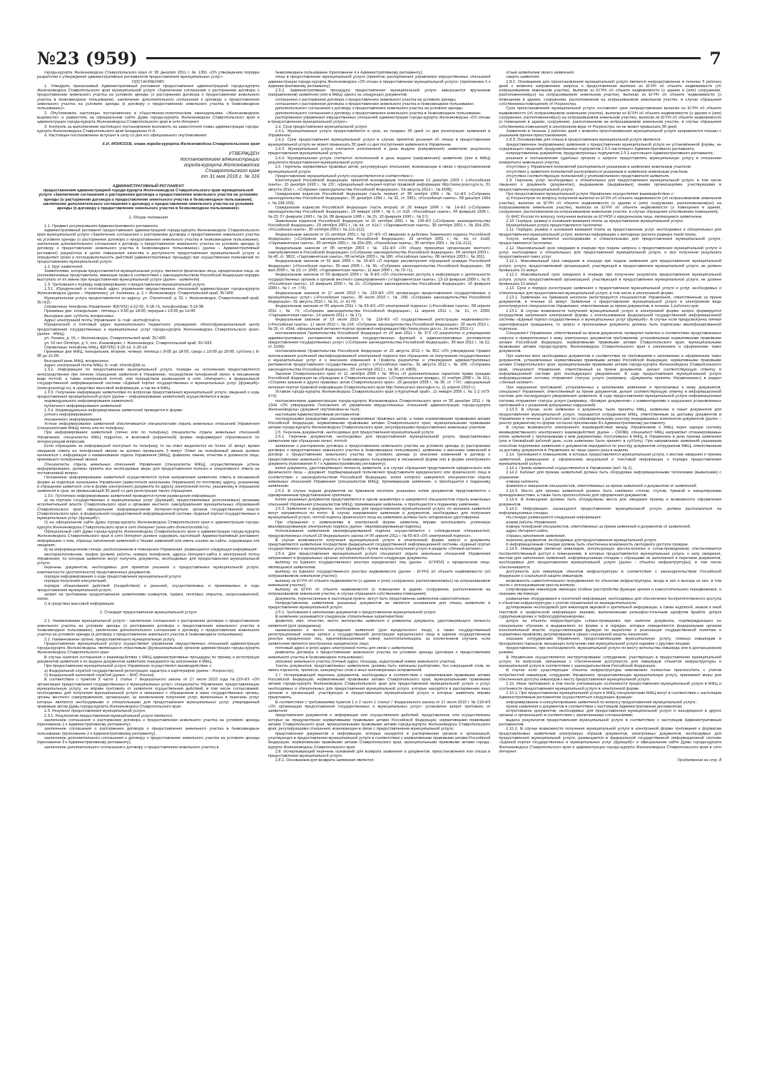№23 (959) 7
города-курорта Железноводска Ставропольского края от 30 декабря 2011 г. № 1355 «Об утверждении порядка разработки и утверждения административных регламентов предоставления муниципальных услуг»
ПОСТАНОВЛЯЮ:
1. Утвердить прилагаемый Административный регламент предоставления администрацией города-курорта Железноводска Ставропольского края муниципальной услуги «Заключение соглашения о расторжении договора о предоставлении земельного участка на условиях аренды (о расторжении договора о предоставлении земельного участка в безвозмездное пользование), заключение дополнительного соглашения к договору о предоставлении земельного участка на условиях аренды (к договору о предоставлении земельного участка в безвозмездное пользование)».
2. Опубликовать настоящее постановление в общественно-политическом еженедельнике «Железноводские ведомости» и разместить на официальном сайте Думы города-курорта Железноводска Ставропольского края и администрации города-курорта Железноводска Ставропольского края в сети Интернет.
3. Контроль за выполнением настоящего постановления возложить на заместителя главы администрации города-курорта Железноводска Ставропольского края Бондаренко Н.Н.
4. Настоящее постановление вступает в силу со дня его официального опубликования.
Е.И. МОИСЕЕВ, глава города-курорта Железноводска Ставропольского края
УТВЕРЖДЕН
постановлением администрации
города-курорта Железноводска
Ставропольского края
от 31 мая 2018 г. № 316
АДМИНИСТРАТИВНЫЙ РЕГЛАМЕНТ
предоставления администрацией города-курорта Железноводска Ставропольского края муниципальной услуги «Заключение соглашения о расторжении договора о предоставлении земельного участка на условиях аренды (о расторжении договора о предоставлении земельного участка в безвозмездное пользование), заключение дополнительного соглашения к договору о предоставлении земельного участка на условиях аренды (к договору о предоставлении земельного участка в безвозмездное пользование)»
1. Общие положения
1.1. Предмет регулирования Административного регламента.
Административный регламент предоставления администрацией города-курорта Железноводска Ставропольского края муниципальной услуги «Заключение соглашения о расторжении договора о предоставлении земельного участка на условиях аренды (о расторжении договора о предоставлении земельного участка в безвозмездное пользование), заключение дополнительного соглашения к договору о предоставлении земельного участка на условиях аренды (к договору о предоставлении земельного участка в безвозмездное пользование)» (далее – Административный регламент) разработан в целях повышения качества и доступности предоставления муниципальной услуги и определяет сроки и последовательность действий (административных процедур) при осуществлении полномочий по предоставлению муниципальной услуги.
1.2. Круг заявителей.
Заявителями, которым предоставляется муниципальная услуга, являются физические лица, юридические лица, их уполномоченные представители, имеющие право в соответствии с законодательством Российской Федерации порядке выступать от их имени при предоставлении муниципальной услуги (далее - заявители).
1.3. Требования к порядку информирования о предоставлении муниципальной услуги.
1.3.1. Юридический и почтовый адрес управления имущественных отношений администрации города-курорта Железноводска (далее – Управление): ул. Калинина, д. 2, г. Железноводск, Ставропольский край, 357400.
Муниципальная услуга предоставляется по адресу: ул. Строителей, д. 32, г. Железноводск, Ставропольский край, 357415.
Справочные телефоны Управления: 8(87932) 4-22-92, 3-18-74, телефон/факс 3-19-38.
Приемные дни: понедельник - пятница с 9-00 до 18-00, перерыв с 13-00 до 14-00.
Выходные дни: суббота, воскресенье.
Адрес электронной почты Управления: E- mail: uiozhv@mail.ru.
Юридический и почтовый адрес муниципального бюджетного учреждения «Многофункциональный центр предоставления государственных и муниципальных услуг города-курорта Железноводска Ставропольского края» (далее - МФЦ):
ул. Ленина, д. 55, г. Железноводск, Ставропольский край, 357400;
ул. 50 лет Октября, д. 5, пос. Иноземцево, г. Железноводск, Ставропольский край, 357433.
Справочные телефоны МФЦ: 8(87932) 3-20-14, 5-20-18.
Приемные дни МФЦ: понедельник, вторник, четверг, пятница с 8-00 до 18-00, среда с 10-00 до 20-00, суббота с 8-00 до 15-00.
Выходной день МФЦ: воскресенье.
Адрес электронной почты МФЦ: E- mail: zhvmfc@bk.ru.
1.3.2. Информация по предоставлению муниципальной услуги, порядке ее исполнения предоставляется непосредственно при личном обращении заявителя в Управление, посредством телефонной связи, в письменном виде почтой, а также электронной почтой, или посредством размещения в сети «Интернет», в федеральной государственной информационной системе «Единый портал государственных и муниципальных услуг (функций)» (www.gosuslugi.ru), в средствах массовой информации, а так же в МФЦ.
1.3.3. Получение информации заявителями по вопросам предоставления муниципальной услуги, сведений о ходе предоставления муниципальной услуги (далее – информирование заявителей) осуществляется в виде:
индивидуального информирования заявителей;
публичного информирования заявителей.
1.3.4. Индивидуальное информирование заявителей проводится в форме:
устного информирования;
письменного информирования.
Устное информирование заявителей обеспечивается специалистами отдела земельных отношений Управления (специалистами МФЦ) лично или по телефону.
При информировании заявителей (лично или по телефону) специалисты отдела земельных отношений Управления, специалисты МФЦ подробно, в вежливой (корректной) форме информируют обратившихся по интересующим вопросам.
Если обращение за информацией поступает по телефону, то на ответ выделяется не более 15 минут, время ожидания ответа на телефонный звонок не должно превышать 3 минут. Ответ на телефонный звонок должен начинаться с информации о наименовании отдела Управления (МФЦ), фамилии, имени, отчестве и должности лица, принявшего телефонный звонок.
Специалисты отдела земельных отношений Управления (специалисты МФЦ), осуществляющие устное информирование, должны принять все необходимые меры для предоставления полного и оперативного ответа на поставленный вопрос.
Письменное информирование заявителей осуществляется путем направления заявителю ответа в письменной форме за подписью начальника Управления (заместителя начальника Управления) по почтовому адресу, указанному в обращении заявителя, или в форме электронного документа по адресу электронной почты, указанному в обращении заявителя в срок, не превышающий 30 дней со дня регистрации такого обращения.
1.3.5. Публичное информирование заявителей проводится путем размещения информации:
а) на портале государственных и муниципальных услуг (функций), предоставляемых (исполняемых) органами исполнительной власти Ставропольского края и органами местного самоуправления муниципальных образований Ставропольского края, официальном информационном Интернет-портале органов государственной власти Ставропольского края, в федеральной государственной информационной системе «Единый портал государственных и муниципальных услуг (функций)»;
б) на официальном сайте Думы города-курорта Железноводска Ставропольского края и администрации города-курорта Железноводска Ставропольского края в сети Интернет (www.adm-zheleznovodsk.ru).
Официальный сайт Думы города-курорта Железноводска Ставропольского края и администрации города-курорта Железноводска Ставропольского края в сети Интернет должен содержать настоящий Административный регламент, информацию о нем, образцы заполнения заявлений и бланки заявлений или иметь ссылки на сайты, содержащие эти сведения;
в) на информационном стенде, расположенном в помещении Управления, размещается следующая информация:
месторасположение, график (режим) работы, номера телефонов, адреса Интернет-сайта и электронной почты Управления, по которым заявители могут получить документы, необходимые для предоставления муниципальной услуги;
перечень документов, необходимых для принятия решения о предоставлении муниципальной услуги, комплектности (достаточности) представленных документов;
порядок информирования о ходе предоставления муниципальной услуги;
порядок получения консультаций;
порядок обжалования действий (бездействия) и решений, осуществляемых и принимаемых в ходе предоставления муниципальной услуги;
запрет на требование предоставления заявителями конвертов, бумаги, почтовых открыток, скоросшивателей, папок;
г) в средствах массовой информации.
2. Стандарт предоставления муниципальной услуги
2.1. Наименование муниципальной услуги - заключение соглашения о расторжении договора о предоставлении земельного участка на условиях аренды (о расторжении договора о предоставлении земельного участка в безвозмездное пользование), заключение дополнительного соглашения к договору о предоставлении земельного участка на условиях аренды (к договору о предоставлении земельного участка в безвозмездное пользование).
2.2. Наименование органа, предоставляющего муниципальную услугу.
Предоставление муниципальной услуги осуществляет управление имущественных отношений администрации города-курорта Железноводска, являющееся отраслевым (функциональным) органом администрации города-курорта Железноводска Ставропольского края.
В случае наличия соглашения о взаимодействии с МФЦ административные процедуры по приему и регистрации документов заявителя и по выдаче документов заявителю передаются на исполнение в МФЦ.
При предоставлении муниципальной услуги Управление осуществляет взаимодействие с:
а) Федеральной службой государственной регистрации, кадастра и картографии (далее - Росреестр);
б) Федеральной налоговой службой (далее – ФНС России).
В соответствии с пунктом 3 части 1 статьи 7 Федерального закона от 27 июля 2010 года №210-ФЗ «Об организации предоставления государственных и муниципальных услуг» специалисты Управления, предоставляющие муниципальную услугу, не вправе требовать от заявителя осуществления действий, в том числе согласований, необходимых для получения муниципальной услуги и связанных с обращением в иные государственные органы, органы местного самоуправления, организации, за исключением получения услуг, включенных в перечень услуг, которые являются необходимыми и обязательными для предоставления муниципальных услуг, утвержденный правовым актом Думы города-курорта Железноводска Ставропольского края.
2.3. Результат предоставления муниципальной услуги.
2.3.1. Результатом предоставления муниципальной услуги являются:
заключение соглашения о расторжении договора о предоставлении земельного участка на условиях аренды (приложение 1 к Административному регламенту);
заключение соглашения о расторжении договора о предоставлении земельного участка в безвозмездное пользование (приложение 2 к Административному регламенту);
заключение дополнительного соглашения к договору о предоставлении земельного участка на условиях аренды (приложение 3 к Административному регламенту);
заключение дополнительного соглашения к договору о предоставлении земельного участка в
безвозмездное пользование (приложение 4 к Административному регламенту);
отказ в предоставлении муниципальной услуги (принятие распоряжения управления имущественных отношений администрации города-курорта Железноводска «Об отказе в предоставлении муниципальной услуги» (приложение 5 к Административному регламенту).
2.3.2. Административная процедура предоставления муниципальной услуги завершается вручением (направлением) заявителю (или в МФЦ) одного из следующих документов:
соглашения о расторжении договора о предоставлении земельного участка на условиях аренды;
соглашения о расторжении договора о предоставлении земельного участка в безвозмездное пользование;
дополнительного соглашения к договору о предоставлении земельного участка на условиях аренды;
дополнительного соглашения к договору о предоставлении земельного участка в безвозмездное пользование;
распоряжения управления имущественных отношений администрации города-курорта Железноводска «Об отказе в предоставлении муниципальной услуги».
2.4. Срок предоставления муниципальной услуги.
2.4.1. Муниципальная услуга предоставляется в срок, не позднее 30 дней со дня регистрации заявления в Управлении.
2.4.2. Срок предоставления муниципальной услуги в случае принятия решения об отказе в предоставлении муниципальной услуги не может превышать 30 дней со дня поступления заявления в Управление.
2.4.3. Муниципальная услуга считается исполненной в день выдачи (направления) заявителю результата предоставления муниципальной услуги.
2.4.4. Муниципальная услуга считается исполненной в день выдачи (направления) заявителю (или в МФЦ) результата предоставления муниципальной услуги.
2.5. Перечень нормативных правовых актов, регулирующих отношения, возникающие в связи с предоставлением муниципальной услуги.
Предоставление муниципальной услуги осуществляется в соответствии с:
Конституцией Российской Федерации, принятой всенародным голосованием 12 декабря 1993 г. («Российская газета», 25 декабря 1993 г., № 237; официальный интернет-портал правовой информации http://www.pravo.gov.ru, 01 августа 2014 г., «Собрание законодательства Российской Федерации», 04 августа 2014 г., № 4398);
Гражданским кодексом Российской Федерации (часть первая) от 30 ноября 1994 г. № 51-ФЗ («Собрание законодательства Российской Федерации», 05 декабря 1994 г., № 32, ст. 3301; «Российская газета», 08 декабря 1994 г., № 238-239);
Гражданским кодексом Российской Федерации (часть вторая) от 26 января 1996 г. № 14-ФЗ («Собрание законодательства Российской Федерации», 29 января 1996 г., № 5, ст. 410; «Российская газета», 06 февраля 1996 г., № 23, 07 февраля 1996 г., № 24, 08 февраля 1996 г., № 25, 10 февраля 1996 г., № 27);
Земельным кодексом Российской Федерации от 25 октября 2001 г. № 136-ФЗ («Собрание законодательства Российской Федерации», 29 октября 2001 г., № 44, ст. 4147; «Парламентская газета», 30 октября 2001 г., № 204-205; «Российская газета», 30 октября 2001 г. № 211-212);
Федеральным законом от 25 октября 2001 г. № 137-ФЗ «О введении в действие Земельного кодекса Российской Федерации» («Собрание законодательства Российской Федерации», 29 октября 2001 г., № 44, ст. 4148; «Парламентская газета», 30 октября 2001 г., № 204-205; «Российская газета», 30 октября 2001 г., № 211-212);
Федеральным законом от 06 октября 2003 г. № 131-ФЗ «Об общих принципах организации местного самоуправления в Российской Федерации» («Собрание законодательства Российской Федерации», 06 октября 2003 г., № 40, ст. 3822; «Парламентская газета», 08 октября 2003 г., № 186; «Российская газета», 08 октября 2003 г., № 202);
Федеральным законом от 02 мая 2006 г. № 59-ФЗ «О порядке рассмотрения обращений граждан Российской Федерации» («Российская газета», 05 мая 2006 г., № 95; «Собрание законодательства Российской Федерации», 08 мая 2006 г., № 19, ст. 2060; «Парламентская газета», 11 мая 2006 г., № 70-71);
Федеральным законом от 09 февраля 2009 г. № 8-ФЗ «Об обеспечении доступа к информации о деятельности государственных органов и органов местного самоуправления» («Парламентская газета», 13-19 февраля 2009 г., № 8; «Российская газета», 13 февраля 2009 г., № 25; «Собрание законодательства Российской Федерации», 16 февраля 2009 г., № 7, ст. 776);
Федеральным законом от 27 июля 2010 г. № 210-ФЗ «Об организации предоставления государственных и муниципальных услуг» («Российская газета», 30 июля 2010 г., № 168; «Собрание законодательства Российской Федерации», 02 августа 2010 г., № 31, ст. 4179)
Федеральным законом от 06 апреля 2011 г. № 63-ФЗ «Об электронной подписи» («Российская газета», 08 апреля 2011 г., № 75; «Собрание законодательства Российской Федерации», 11 апреля 2011 г., № 15, ст. 2036; «Парламентская газета», 14 апреля 2011 г., № 17);
Федеральным законом от 13 июля 2015 г. № 218-ФЗ «О государственной регистрации недвижимости» («Российская газета», 17 июля 2015 г., № 156; «Собрание законодательства Российской Федерации», 20 июля 2015 г., № 29, ст. 4344; официальный интернет-портал правовой информации http://www.pravo.gov.ru, 14 июля 2015 г.);
постановлением Правительства Российской Федерации от 16 мая 2011 г. № 373 «О разработке и утверждении административных регламентов исполнения государственных функций и административных регламентов предоставления государственных услуг» («Собрание законодательства Российской Федерации», 30 мая 2011 г., № 22, ст. 3169);
постановлением Правительства Российской Федерации от 25 августа 2012 г. № 852 «Об утверждении Правил использования усиленной квалифицированной электронной подписи при обращении за получением государственных и муниципальных услуг и о внесении изменения в Правила разработки и утверждения административных регламентов предоставления государственных услуг» («Российская газета», 31 августа 2012 г., № 200; «Собрание законодательства Российской Федерации», 03 сентября 2012 г., № 36, ст. 4903);
Законом Ставропольского края от 12 октября 2008 г. № 80-кз «О дополнительных гарантиях права граждан Российской Федерации на обращение в Ставропольском крае» («Ставропольская правда», 15 ноября 2008 г., № 251; «Сборник законов и других правовых актов Ставропольского края», 20 декабря 2008 г., № 36, ст. 7797; официальный интернет-портал правовой информации Ставропольского края http://www.pravo.stavregion.ru, 11 апреля 2016 г.);
Уставом города-курорта Железноводска Ставропольского края («Курортный край», 15 января 2009 г., № 1-2 (473-474);
постановлением администрации города-курорта Железноводска Ставропольского края от 30 декабря 2011 г. № 1344 «Об утверждении Положения об управлении имущественных отношений администрации города-курорта Железноводска» (документ опубликован не был);
настоящим Административным регламентом;
последующими редакциями указанных нормативных правовых актов, а также нормативными правовыми актами Российской Федерации, нормативными правовыми актами Ставропольского края, муниципальными правовыми актами города-курорта Железноводска Ставропольского края, регулирующими предоставление земельных участков.
2.6. Перечень документов, необходимых для предоставления муниципальной услуги.
2.6.1. Перечень документов, необходимых для предоставления муниципальной услуги, представляемых заявителем при обращении лично, почтой:
заявление о расторжении договора о предоставлении земельного участка на условиях аренды (о расторжении договора о предоставлении земельного участка в безвозмездное пользование), заявление о внесении изменений в договор о предоставлении земельного участка на условиях аренды (о внесении изменений в договор о предоставлении земельного участка в безвозмездное пользование) в письменной форме или в форме электронного документа (приложения 6-7 к Административному регламенту);
копия документа, удостоверяющего личность заявителя, а в случае обращения представителя юридического или физического лица – документ, подтверждающий полномочия представителя юридического или физического лица в соответствии с законодательством Российской Федерации, копия которого заверяется специалистом отдела земельных отношений Управления (специалистом МФЦ), принимающим заявление, и приобщается к поданному заявлению.
2.6.2. В случае подачи документов на бумажном носителе указанные копии документов представляются с одновременным представлением оригинала.
Копии указанных документов представляются в одном экземпляре и заверяются специалистом отдела земельных отношений Управления (специалистом МФЦ), принимающим заявление, и приобщаются к поданному заявлению.
2.6.3. Заявление и документы, необходимые для предоставления муниципальной услуги, по желанию заявителя могут направляться по почте. В случае направления заявления и документов, необходимых для получения муниципальной услуги, почтой подпись физического лица на заявлении должна быть нотариально удостоверена.
При обращении с заявлениями в электронной форме заявитель вправе использовать усиленную квалифицированную электронную подпись (далее - квалифицированная подпись).
Использование заявителем квалифицированной подписи осуществляется с соблюдением обязанностей, предусмотренных статьей 10 Федерального закона от 06 апреля 2011 г. № 63-ФЗ «Об электронной подписи».
В случае возможности получения муниципальной услуги в электронной форме запрос и документы представляются заявителем посредством федеральной государственной информационной системы «Единый портал государственных и муниципальных услуг (функций)» путем запуска получения услуги в разделе «Личный кабинет».
2.6.4. Для предоставления муниципальной услуги специалист отдела земельных отношений Управления запрашивает в федеральных органах исполнительной власти следующие документы:
выписку из Единого государственного реестра юридических лиц (далее - ЕГРЮЛ) о юридическом лице, являющемся заявителем;
выписку из Единого государственного реестра недвижимости (далее - ЕГРН) об объекте недвижимости (об испрашиваемом земельном участке);
выписку из ЕГРН об объекте недвижимости (о здании и (или) сооружении, расположенном(ых) на испрашиваемом земельном участке);
выписку из ЕГРН об объекте недвижимости (о помещении в здании, сооружении, расположенном на испрашиваемом земельном участке, в случае обращения собственника помещения).
Документы, перечисленные в настоящем пункте, могут быть представлены заявителем самостоятельно.
Непредставление заявителем указанных документов не является основанием для отказа заявителю в предоставлении муниципальной услуги.
2.6.5. Требования к заполнению документов о предоставлении муниципальной услуги.
В заявлении указываются следующие обязательные характеристики:
фамилия, имя, отчество, место жительства заявителя и реквизиты документа, удостоверяющего личность заявителя (для гражданина);
наименование и место нахождения заявителя (для юридического лица), а также государственный регистрационный номер записи о государственной регистрации юридического лица в едином государственном реестре юридических лиц, идентификационный номер налогоплательщика, за исключением случаев, если заявителем является иностранное юридическое лицо;
почтовый адрес и (или) адрес электронной почты для связи с заявителем;
реквизиты договора о предоставлении земельного участка на условиях аренды (договора о предоставлении земельного участка в безвозмездное пользование);
описание земельного участка (точный адрес, площадь, кадастровый номер земельного участка).
Тексты документов, представляемых заявителем, должны быть написаны разборчиво, без сокращений слов, не иметь подчисток, приписок, зачеркнутых слов и иных неоговоренных исправлений.
2.7. Исчерпывающий перечень документов, необходимых в соответствии с нормативными правовыми актами Российской Федерации, нормативными правовыми актами Ставропольского края, муниципальными правовыми актами города-курорта Железноводска Ставропольского края для предоставления муниципальной услуги и услуг, необходимых и обязательных для предоставления муниципальной услуги, которые находятся в распоряжении иных органов и организаций, участвующих в предоставлении муниципальной услуги и которые заявитель вправе представить.
В соответствии с требованиями пунктов 1 и 2 части 1 статьи 7 Федерального закона от 27 июля 2010 г. № 210-ФЗ «Об организации предоставления государственных и муниципальных услуг» установлен запрет требовать от заявителя:
представления документов и информации или осуществления действий, представление или осуществление которых не предусмотрено нормативными правовыми актами Российской Федерации, нормативными правовыми актами Ставропольского края, муниципальными правовыми актами города-курорта Железноводска Ставропольского края, регулирующими отношения, возникающие в связи с предоставлением муниципальной услуги;
представления документов и информации, которые находятся в распоряжении органов и организаций, участвующих в предоставлении муниципальной услуги в соответствии с нормативными правовыми актами Российской Федерации, нормативными правовыми актами Ставропольского края, муниципальными правовыми актами города-курорта Железноводска Ставропольского края.
2.8. Исчерпывающий перечень оснований для возврата заявления и документов, приостановления или отказа в предоставлении муниципальной услуги.
2.8.1. Основанием для возврата заявления является:
отзыв заявителем своего заявления;
смерть заявителя.
2.8.2. Основанием для приостановления муниципальной услуги является непредставление в течение 3 рабочих дней с момента направления запроса о предоставлении выписки из ЕГРН об объекте недвижимости (об испрашиваемом земельном участке), выписки из ЕГРН об объекте недвижимости (о здании и (или) сооружении, расположенном(ых) на испрашиваемом земельном участке), выписки из ЕГРН об объекте недвижимости (о помещении в здании, сооружении, расположенном на испрашиваемом земельном участке, в случае обращения собственника помещения) от Росреестра.
Срок приостановления муниципальной услуги составляет срок непредставления выписки из ЕГРН об объекте недвижимости (об испрашиваемом земельном участке), выписки из ЕГРН об объекте недвижимости (о здании и (или) сооружении, расположенном(ых) на испрашиваемом земельном участке), выписки из ЕГРН об объекте недвижимости (о помещении в здании, сооружении, расположенном на испрашиваемом земельном участке, в случае обращения собственника помещения) в электронном виде от Росреестра, но не может превышать 30 дней.
Заявителю в течение 2 рабочих дней с момента приостановления муниципальной услуги направляется письмо с указанием причин приостановления.
2.8.3. Основаниями для отказа в предоставлении муниципальной услуги являются:
предоставление (направление) заявления о предоставлении муниципальной услуги не установленной формы, не содержащего сведений, предусмотренных подпунктом 2.6.5 настоящего Административного регламента;
непредставление документов, предусмотренных подпунктом 2.6.1 настоящего Административного регламента;
решения и постановления судебных органов о запрете предоставлять муниципальную услугу в отношении конкретного земельного участка;
отсутствие у Управления полномочий распоряжаться указанным в заявлении земельным участком;
отсутствие у заявителя полномочий распоряжаться указанным в заявлении земельным участком;
отсутствие соответствующих полномочий у уполномоченного представителя заявителя.
2.9. Перечень услуг, необходимых и обязательных для предоставления муниципальной услуги, в том числе сведения о документе (документах), выдаваемом (выдаваемых) иными организациями, участвующими в предоставлении муниципальной услуги.
При предоставлении муниципальной услуги Управление осуществляет взаимодействие с:
а) Росреестром по вопросу получения выписки из ЕГРН об объекте недвижимости (об испрашиваемом земельном участке), выписки из ЕГРН об объекте недвижимости (о здании и (или) сооружении, расположенном(ых) на испрашиваемом земельном участке), выписки из ЕГРН об объекте недвижимости (о помещении в здании, сооружении, расположенном на испрашиваемом земельном участке, в случае обращения собственника помещения);
б) ФНС России по вопросу получения выписки из ЕГРЮЛ о юридическом лице, являющемся заявителем.
2.10. Порядок, размер и основания взимания платы за предоставление муниципальной услуги.
Муниципальная услуга предоставляется бесплатно.
2.11. Порядок, размер и основания взимания платы за предоставление услуг, необходимых и обязательных для предоставления муниципальной услуги, включая информацию о методиках расчета размера такой платы.
Услуги, которые являются необходимыми и обязательными для предоставления муниципальной услуги, предоставляются бесплатно.
2.12. Максимальный срок ожидания в очереди при подаче запроса о предоставлении муниципальной услуги и услуг, необходимых и обязательных для предоставления муниципальной услуги, и при получении результата предоставления таких услуг.
2.12.1. Максимальный срок ожидания в очереди при подаче заявления для предоставления муниципальной услуги, услуги, предоставляемой организацией, участвующей в предоставлении муниципальной услуги, не должен превышать 15 минут.
2.12.2. Максимальный срок ожидания в очереди при получении результата предоставления муниципальной услуги, услуги, предоставляемой организацией, участвующей в предоставлении муниципальной услуги, не должен превышать 15 минут.
2.13. Срок и порядок регистрации заявления о предоставлении муниципальной услуги и услуг, необходимых и обязательных для предоставления муниципальной услуги, в том числе в электронной форме.
2.13.1. Заявление на бумажном носителе регистрируется специалистом Управления, ответственным за прием документов, в течение 15 минут. Заявление о предоставлении муниципальной услуги в электронном виде регистрируется специалистом Управления, ответственным за прием документов, в течение 1 рабочего дня.
2.13.2. В случае возможности получения муниципальной услуги в электронной форме запрос формируется посредством заполнения электронной формы с использованием федеральной государственной информационной системы «Единый портал государственных и муниципальных услуг (функций)». В случае если предусмотрена личная идентификация гражданина, то запрос и прилагаемые документы должны быть подписаны квалифицированной подписью.
Специалист Управления, ответственный за прием документов, проверяет наличие и соответствие представленных запроса и прикрепленных к нему электронных документов требованиям, установленным нормативными правовыми актами Российской Федерации, нормативными правовыми актами Ставропольского края, муниципальными правовыми актами города-курорта Железноводска Ставропольского края к заполнению и оформлению таких документов.
При наличии всех необходимых документов и соответствии их требованиям к заполнению и оформлению таких документов, установленных нормативными правовыми актами Российской Федерации, нормативными правовыми актами Ставропольского края, муниципальными правовыми актами города-курорта Железноводска Ставропольского края, специалист Управления, ответственный за прием документов, делает соответствующую отметку в информационной системе для последующего уведомления. В ходе предоставления муниципальной услуги информационная система отправляет статусы услуги (например, «Документы приняты Управлением») в раздел «Личный кабинет».
При нарушении требований, установленных к заполнению заявления и прилагаемых к нему документов, специалист Управления, ответственный за прием документов, делает соответствующую отметку в информационной системе для последующего уведомления заявителя. В ходе предоставления муниципальной услуги информационная система отправляет статусы услуги (например, «Возврат документов» с комментариями о нарушении установленных требований и с указанием допущенных нарушений).
2.13.3. В случае, если заявление о документы были приняты МФЦ, заявление и пакет документов для предоставления муниципальной услуги, передаются сотрудником МФЦ, ответственным за доставку документов в Управление в течение 1 рабочего дня по сопроводительному реестру передаваемых комплектов документов (далее – реестр документов) по форме согласно приложению 8 к Административному регламенту.
В случае возможности электронного взаимодействия между Управлением и МФЦ через единую систему межведомственного электронного взаимодействия (далее – СМЭВ), специалист МФЦ направляет отсканированные копии заявлений с прилагаемыми к ним документами, поступивших в МФЦ, в Управление в день приема заявления (или в ближайший рабочий день, если заявление было принято в субботу). При направлении заявлений указанным способом подлинники заявления и документов передаются по реестру документов сотрудником МФЦ, ответственным за доставку документов в Управление не чаще одного раза в неделю.
2.14. Требования к помещениям, в которых предоставляется муниципальная услуга, к местам ожидания и приема заявителей, размещению и оформлению визуальной и текстовой информации о порядке предоставления муниципальной услуги.
2.14.1. Прием заявителей осуществляется в Управлении (каб. № 2).
2.14.2. Кабинет для приема заявителей должен быть оборудован информационными табличками (вывесками) с указанием:
номера кабинета;
фамилии и инициалов специалистов, ответственных за прием заявлений и документов от заявителей.
2.14.3. Место для приема заявителей должно быть снабжено столом, стулом, бумагой и канцелярскими принадлежностями, а также быть приспособлено для оформления документов.
2.14.4. В помещении должны быть оборудованы места для ожидания приема и возможности оформления документов.
2.14.5. Информация, касающаяся предоставления муниципальной услуги, должна располагаться на информационных стендах.
На стендах размещается следующая информация:
режим работы Управления;
номера телефонов специалистов, ответственных за прием заявлений и документов от заявителей;
адрес Интернет-сайта;
образец заполнения заявления;
перечень документов, необходимых для предоставления муниципальной услуги.
К информационным стендам должна быть обеспечена возможность свободного доступа граждан.
2.14.6. Инвалидам (включая инвалидов, использующих кресла-коляски и собак-проводников) обеспечивается беспрепятственный доступ к помещениям, в которых предоставляется муниципальная услуга, к залу ожидания, местам для заполнения заявлений, информационным стендам с образцами их заполнения и перечнем документов, необходимых для предоставления муниципальной услуги (далее - объекты инфраструктуры), в том числе обеспечиваются:
доступность для инвалидов объектов инфраструктуры в соответствии с законодательством Российской Федерации о социальной защите инвалидов;
возможность самостоятельного передвижения по объектам инфраструктуры, входа в них и выхода из них, в том числе с использованием кресла-коляски;
сопровождение инвалидов, имеющих стойкие расстройства функции зрения и самостоятельного передвижения, и оказание им помощи;
размещение оборудования и носителей информации, необходимых для обеспечения беспрепятственного доступа к объектам инфраструктуры с учетом ограничения их жизнедеятельности;
дублирование необходимой для инвалидов звуковой и зрительной информации, а также надписей, знаков и иной текстовой и графической информации знаками, выполненными рельефно-точечным шрифтом Брайля, допуск сурдопереводчика и тифлосурдопереводчика;
допуск на объекты инфраструктуры собаки-проводника при наличии документа, подтверждающего ее специальное обучение и выдаваемого по форме и в порядке, которые определяются федеральным органом исполнительной власти, осуществляющим функции по выработке и реализации государственной политики и нормативно-правовому регулированию в сфере социальной защиты населения;
оказание сотрудниками Управления, предоставляющими муниципальную услугу, помощи инвалидам в преодолении барьеров, мешающих получению ими муниципальной услуги наравне с другими лицами;
предоставление, при необходимости, муниципальной услуги по месту жительства инвалида или в дистанционном режиме.
В Управлении осуществляется инструктирование сотрудников, участвующих в предоставлении муниципальной услуги, по вопросам, связанным с обеспечением доступности для инвалидов объектов инфраструктуры и муниципальной услуги в соответствии с законодательством Российской Федерации.
В случае если существующие объекты инфраструктуры невозможно полностью приспособить с учетом потребностей инвалидов, сотрудники Управления, предоставляющие муниципальную услугу, принимают меры для обеспечения доступа инвалидов к месту предоставления муниципальной услуги.
2.15. Иные требования, в том числе учитывающие особенности предоставления муниципальной услуги в МФЦ и особенности предоставления муниципальной услуги в электронной форме.
2.15.1. При предоставлении муниципальной услуги в МФЦ специалистами МФЦ могут в соответствии с настоящим Административным регламентом осуществляться следующие функции:
информирование и консультирование заявителей по вопросу предоставления муниципальной услуги;
прием заявления и документов в соответствии с настоящим Административным регламентом;
истребование документов, необходимых для предоставления муниципальной услуги и находящихся в других органах и организациях в соответствии с заключенными соглашениями;
выдача результатов предоставления муниципальной услуги в соответствии с настоящим Административным регламентом.
2.15.2. В случае возможности получения муниципальной услуги в электронной форме требования к форматам представляемых заявителем электронных образов документов, электронных документов, необходимых для предоставления муниципальной услуги, размещаются в федеральной государственной информационной системе «Единый портал государственных и муниципальных услуг (функций)» и официальном сайте Думы города-курорта Железноводска Ставропольского края и администрации города-курорта Железноводска Ставропольского края в сети Интернет.
Продолжение на стр. 8